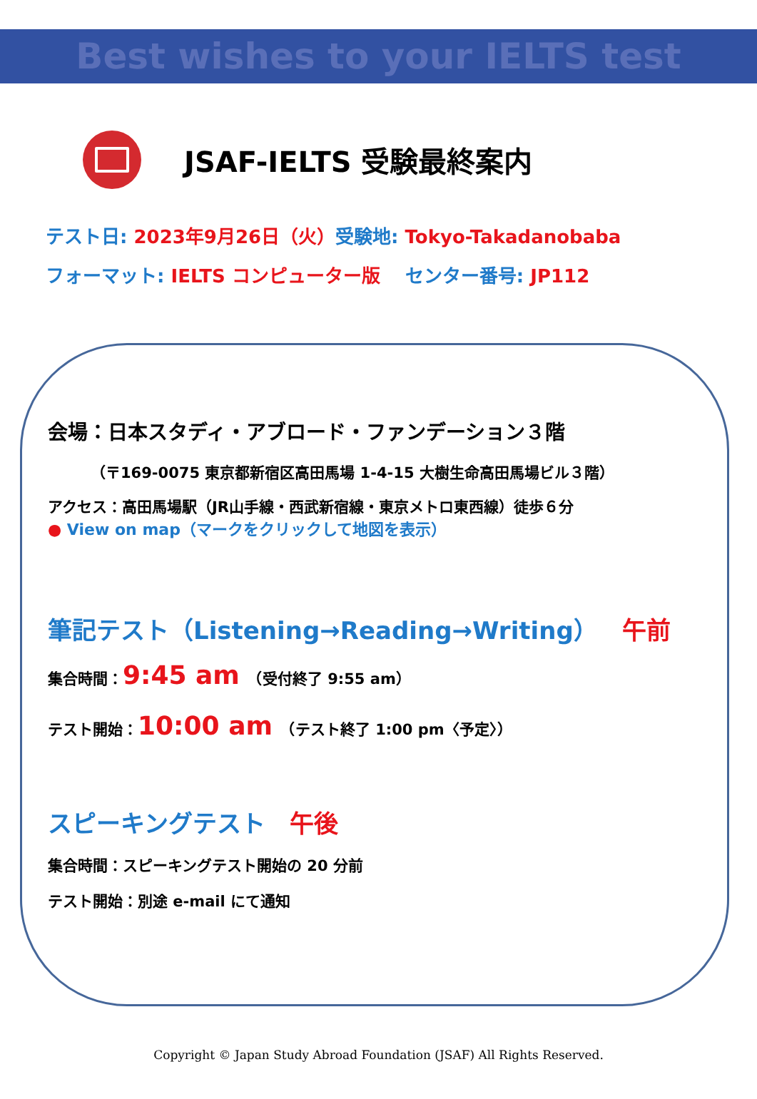Best wishes to your IELTS test
JSAF-IELTS 受験最終案内
テスト日: 2023年9月26日（火）受験地: Tokyo-Takadanobaba
フォーマット: IELTS コンピューター版　 センター番号: JP112
会場：日本スタディ・アブロード・ファンデーション３階
（〒169-0075 東京都新宿区高田馬場 1-4-15 大樹生命高田馬場ビル３階）
アクセス：高田馬場駅（JR山手線・西武新宿線・東京メトロ東西線）徒歩６分
● View on map（マークをクリックして地図を表示）
筆記テスト（Listening→Reading→Writing）　午前
集合時間：9:45 am　（受付終了 9:55 am）
テスト開始：10:00 am　（テスト終了 1:00 pm〈予定〉）
スピーキングテスト　午後
集合時間：スピーキングテスト開始の 20 分前
テスト開始：別途 e-mail にて通知
Copyright © Japan Study Abroad Foundation (JSAF) All Rights Reserved.